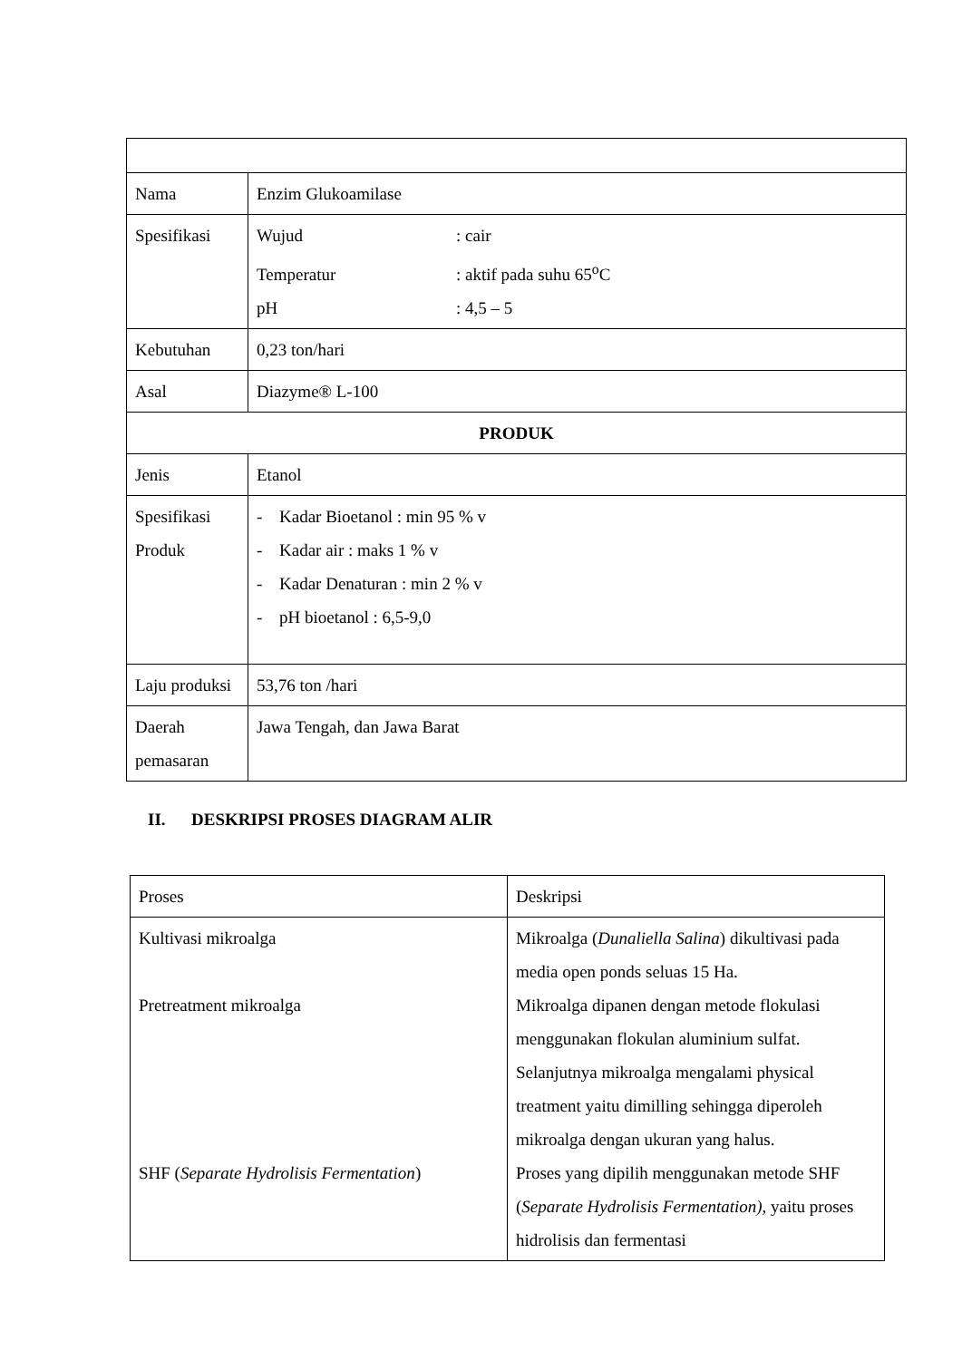| Nama | Enzim Glukoamilase |
| Spesifikasi | Wujud : cair Temperatur : aktif pada suhu 65<sup>o</sup>C pH : 4,5 – 5 |
| Kebutuhan | 0,23 ton/hari |
| Asal | Diazyme® L-100 |
| PRODUK | |
| Jenis | Etanol |
| Spesifikasi Produk | - Kadar Bioetanol : min 95 % v - Kadar air : maks 1 % v - Kadar Denaturan : min 2 % v - pH bioetanol : 6,5-9,0 |
| Laju produksi | 53,76 ton /hari |
| Daerah pemasaran | Jawa Tengah, dan Jawa Barat |
II. DESKRIPSI PROSES DIAGRAM ALIR
| Proses | Deskripsi |
| Kultivasi mikroalga Pretreatment mikroalga SHF ( Separate Hydrolisis Fermentation ) | Mikroalga ( Dunaliella Salina ) dikultivasi pada media open ponds seluas 15 Ha. Mikroalga dipanen dengan metode flokulasi menggunakan flokulan aluminium sulfat. Selanjutnya mikroalga mengalami physical treatment yaitu dimilling sehingga diperoleh mikroalga dengan ukuran yang halus. Proses yang dipilih menggunakan metode SHF ( Separate Hydrolisis Fermentation) , yaitu proses hidrolisis dan fermentasi |